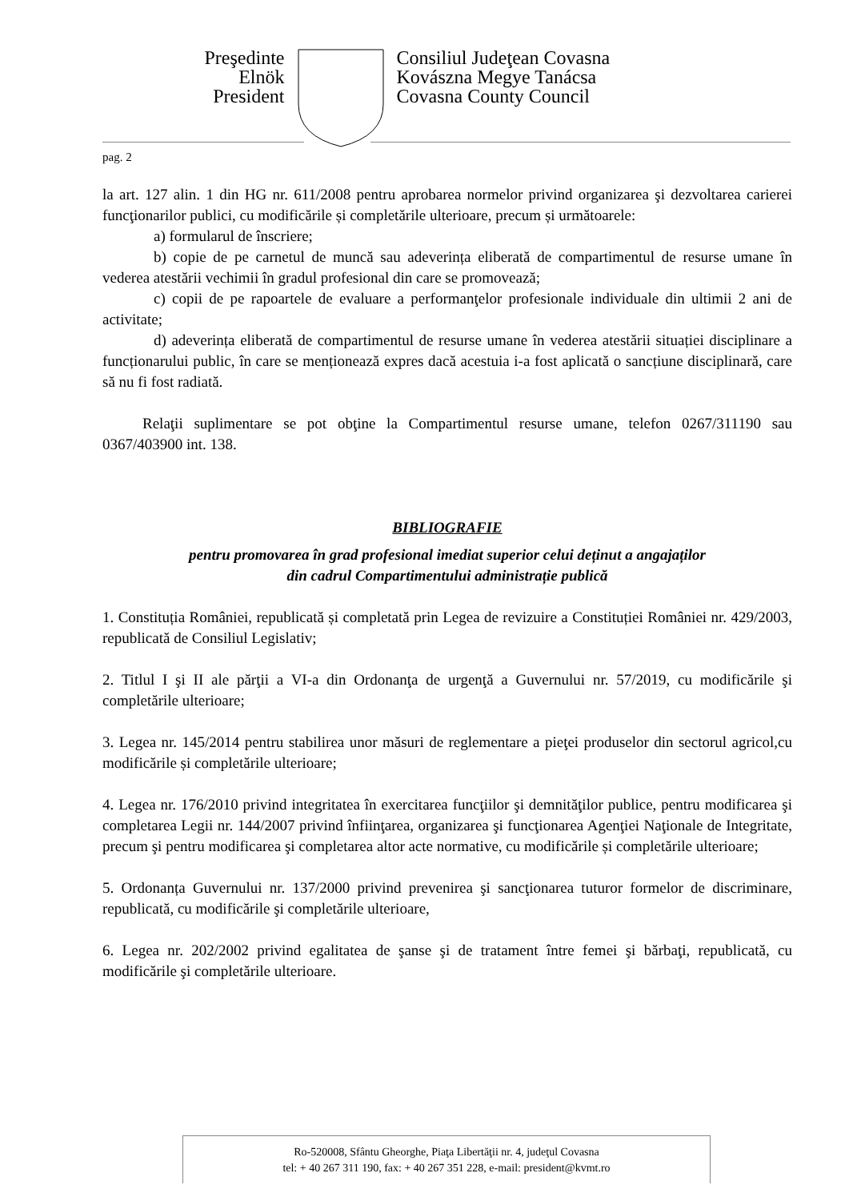Preşedinte
Elnök
President
Consiliul Judeţean Covasna
Kovászna Megye Tanácsa
Covasna County Council
pag. 2
la art. 127 alin. 1 din HG nr. 611/2008 pentru aprobarea normelor privind organizarea şi dezvoltarea carierei funcţionarilor publici, cu modificările și completările ulterioare, precum și următoarele:
a) formularul de înscriere;
b) copie de pe carnetul de muncă sau adeverința eliberată de compartimentul de resurse umane în vederea atestării vechimii în gradul profesional din care se promovează;
c) copii de pe rapoartele de evaluare a performanţelor profesionale individuale din ultimii 2 ani de activitate;
d) adeverința eliberată de compartimentul de resurse umane în vederea atestării situației disciplinare a funcționarului public, în care se menționează expres dacă acestuia i-a fost aplicată o sancțiune disciplinară, care să nu fi fost radiată.
Relaţii suplimentare se pot obţine la Compartimentul resurse umane, telefon 0267/311190 sau 0367/403900 int. 138.
BIBLIOGRAFIE
pentru promovarea în grad profesional imediat superior celui deținut a angajaților
din cadrul Compartimentului administrație publică
1. Constituția României, republicată și completată prin Legea de revizuire a Constituției României nr. 429/2003, republicată de Consiliul Legislativ;
2. Titlul I şi II ale părţii a VI-a din Ordonanţa de urgenţă a Guvernului nr. 57/2019, cu modificările şi completările ulterioare;
3. Legea nr. 145/2014 pentru stabilirea unor măsuri de reglementare a pieţei produselor din sectorul agricol,cu modificările și completările ulterioare;
4. Legea nr. 176/2010 privind integritatea în exercitarea funcţiilor şi demnităţilor publice, pentru modificarea şi completarea Legii nr. 144/2007 privind înfiinţarea, organizarea şi funcţionarea Agenţiei Naţionale de Integritate, precum şi pentru modificarea şi completarea altor acte normative, cu modificările și completările ulterioare;
5. Ordonanța Guvernului nr. 137/2000 privind prevenirea şi sancţionarea tuturor formelor de discriminare, republicată, cu modificările şi completările ulterioare,
6. Legea nr. 202/2002 privind egalitatea de şanse şi de tratament între femei şi bărbaţi, republicată, cu modificările şi completările ulterioare.
Ro-520008, Sfântu Gheorghe, Piaţa Libertăţii nr. 4, judeţul Covasna
tel: + 40 267 311 190, fax: + 40 267 351 228, e-mail: president@kvmt.ro